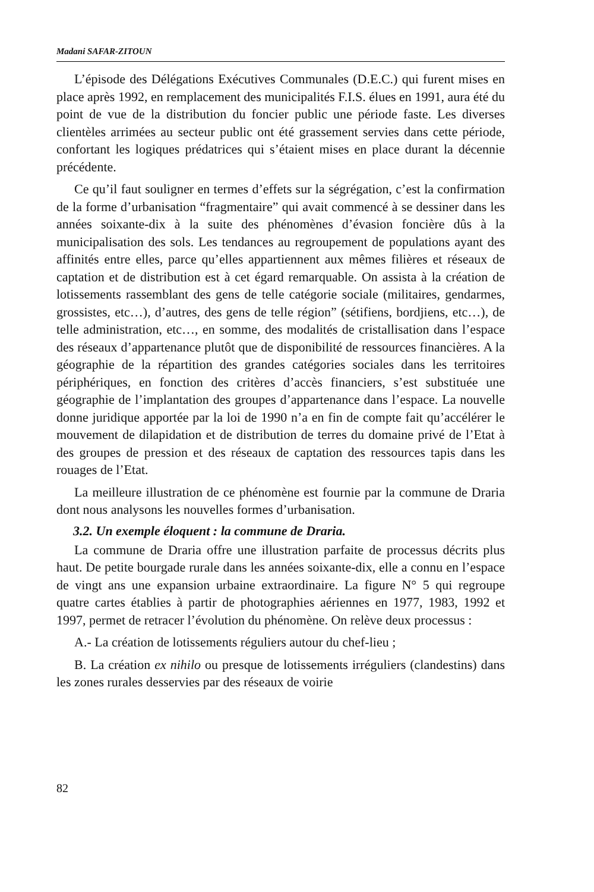Madani SAFAR-ZITOUN
L’épisode des Délégations Exécutives Communales (D.E.C.) qui furent mises en place après 1992, en remplacement des municipalités F.I.S. élues en 1991, aura été du point de vue de la distribution du foncier public une période faste. Les diverses clientèles arrimées au secteur public ont été grassement servies dans cette période, confortant les logiques prédatrices qui s’étaient mises en place durant la décennie précédente.
Ce qu’il faut souligner en termes d’effets sur la ségrégation, c’est la confirmation de la forme d’urbanisation “fragmentaire” qui avait commencé à se dessiner dans les années soixante-dix à la suite des phénomènes d’évasion foncière dûs à la municipalisation des sols. Les tendances au regroupement de populations ayant des affinités entre elles, parce qu’elles appartiennent aux mêmes filières et réseaux de captation et de distribution est à cet égard remarquable. On assista à la création de lotissements rassemblant des gens de telle catégorie sociale (militaires, gendarmes, grossistes, etc…), d’autres, des gens de telle région” (sétifiens, bordjiens, etc…), de telle administration, etc…, en somme, des modalités de cristallisation dans l’espace des réseaux d’appartenance plutôt que de disponibilité de ressources financières. A la géographie de la répartition des grandes catégories sociales dans les territoires périphériques, en fonction des critères d’accès financiers, s’est substituée une géographie de l’implantation des groupes d’appartenance dans l’espace. La nouvelle donne juridique apportée par la loi de 1990 n’a en fin de compte fait qu’accélérer le mouvement de dilapidation et de distribution de terres du domaine privé de l’Etat à des groupes de pression et des réseaux de captation des ressources tapis dans les rouages de l’Etat.
La meilleure illustration de ce phénomène est fournie par la commune de Draria dont nous analysons les nouvelles formes d’urbanisation.
3.2. Un exemple éloquent : la commune de Draria.
La commune de Draria offre une illustration parfaite de processus décrits plus haut. De petite bourgade rurale dans les années soixante-dix, elle a connu en l’espace de vingt ans une expansion urbaine extraordinaire. La figure N° 5 qui regroupe quatre cartes établies à partir de photographies aériennes en 1977, 1983, 1992 et 1997, permet de retracer l’évolution du phénomène. On relève deux processus :
A.- La création de lotissements réguliers autour du chef-lieu ;
B. La création ex nihilo ou presque de lotissements irréguliers (clandestins) dans les zones rurales desservies par des réseaux de voirie
82